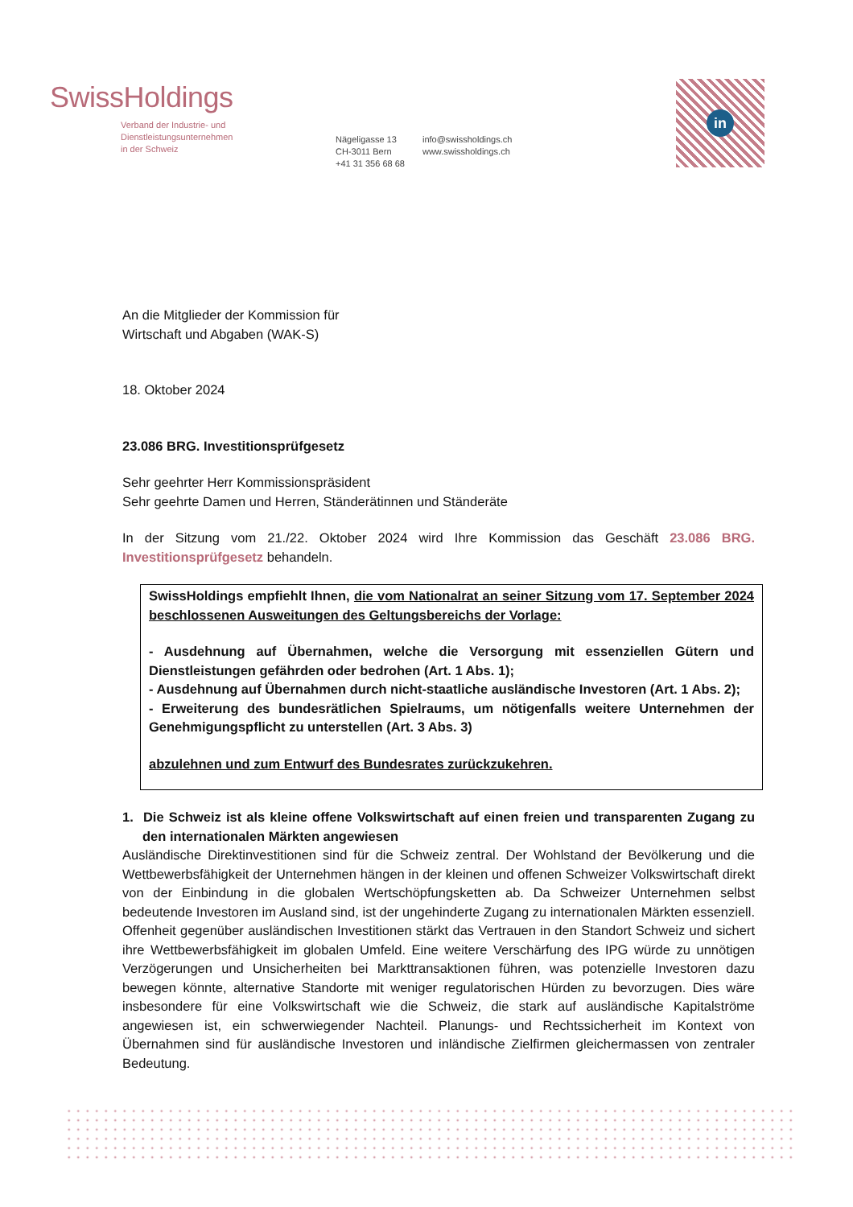SwissHoldings
Verband der Industrie- und
Dienstleistungsunternehmen
in der Schweiz
Nägeligasse 13
CH-3011 Bern
+41 31 356 68 68
info@swissholdings.ch
www.swissholdings.ch
in
An die Mitglieder der Kommission für
Wirtschaft und Abgaben (WAK-S)
18. Oktober 2024
23.086 BRG. Investitionsprüfgesetz
Sehr geehrter Herr Kommissionspräsident
Sehr geehrte Damen und Herren, Ständerätinnen und Ständeräte
In der Sitzung vom 21./22. Oktober 2024 wird Ihre Kommission das Geschäft 23.086 BRG. Investitionsprüfgesetz behandeln.
SwissHoldings empfiehlt Ihnen, die vom Nationalrat an seiner Sitzung vom 17. September 2024 beschlossenen Ausweitungen des Geltungsbereichs der Vorlage:
- Ausdehnung auf Übernahmen, welche die Versorgung mit essenziellen Gütern und Dienstleistungen gefährden oder bedrohen (Art. 1 Abs. 1);
- Ausdehnung auf Übernahmen durch nicht-staatliche ausländische Investoren (Art. 1 Abs. 2);
- Erweiterung des bundesrätlichen Spielraums, um nötigenfalls weitere Unternehmen der Genehmigungspflicht zu unterstellen (Art. 3 Abs. 3)
abzulehnen und zum Entwurf des Bundesrates zurückzukehren.
1. Die Schweiz ist als kleine offene Volkswirtschaft auf einen freien und transparenten Zugang zu den internationalen Märkten angewiesen
Ausländische Direktinvestitionen sind für die Schweiz zentral. Der Wohlstand der Bevölkerung und die Wettbewerbsfähigkeit der Unternehmen hängen in der kleinen und offenen Schweizer Volkswirtschaft direkt von der Einbindung in die globalen Wertschöpfungsketten ab. Da Schweizer Unternehmen selbst bedeutende Investoren im Ausland sind, ist der ungehinderte Zugang zu internationalen Märkten essenziell. Offenheit gegenüber ausländischen Investitionen stärkt das Vertrauen in den Standort Schweiz und sichert ihre Wettbewerbsfähigkeit im globalen Umfeld. Eine weitere Verschärfung des IPG würde zu unnötigen Verzögerungen und Unsicherheiten bei Markttransaktionen führen, was potenzielle Investoren dazu bewegen könnte, alternative Standorte mit weniger regulatorischen Hürden zu bevorzugen. Dies wäre insbesondere für eine Volkswirtschaft wie die Schweiz, die stark auf ausländische Kapitalströme angewiesen ist, ein schwerwiegender Nachteil. Planungs- und Rechtssicherheit im Kontext von Übernahmen sind für ausländische Investoren und inländische Zielfirmen gleichermassen von zentraler Bedeutung.